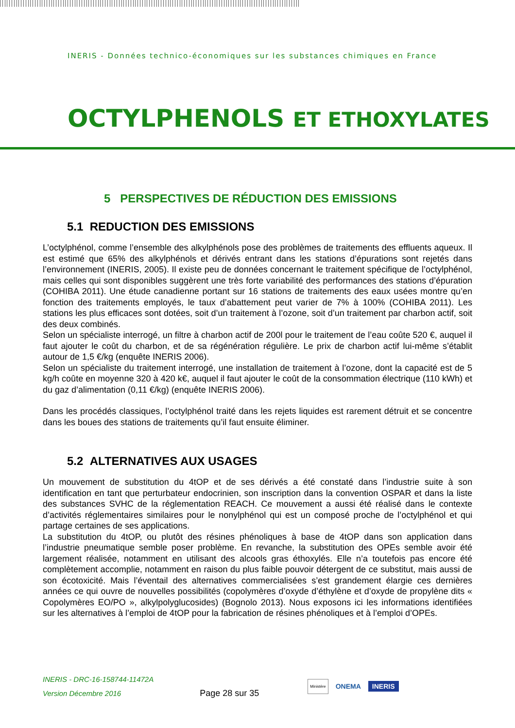INERIS - Données technico-économiques sur les substances chimiques en France
OCTYLPHENOLS ET ETHOXYLATES
5 PERSPECTIVES DE RÉDUCTION DES EMISSIONS
5.1 REDUCTION DES EMISSIONS
L’octylphénol, comme l’ensemble des alkylphénols pose des problèmes de traitements des effluents aqueux. Il est estimé que 65% des alkylphénols et dérivés entrant dans les stations d’épurations sont rejetés dans l’environnement (INERIS, 2005). Il existe peu de données concernant le traitement spécifique de l’octylphénol, mais celles qui sont disponibles suggèrent une très forte variabilité des performances des stations d’épuration (COHIBA 2011). Une étude canadienne portant sur 16 stations de traitements des eaux usées montre qu’en fonction des traitements employés, le taux d’abattement peut varier de 7% à 100% (COHIBA 2011). Les stations les plus efficaces sont dotées, soit d’un traitement à l’ozone, soit d’un traitement par charbon actif, soit des deux combinés.
Selon un spécialiste interrogé, un filtre à charbon actif de 200l pour le traitement de l’eau coûte 520 €, auquel il faut ajouter le coût du charbon, et de sa régénération régulière. Le prix de charbon actif lui-même s’établit autour de 1,5 €/kg (enquête INERIS 2006).
Selon un spécialiste du traitement interrogé, une installation de traitement à l’ozone, dont la capacité est de 5 kg/h coûte en moyenne 320 à 420 k€, auquel il faut ajouter le coût de la consommation électrique (110 kWh) et du gaz d’alimentation (0,11 €/kg) (enquête INERIS 2006).
Dans les procédés classiques, l’octylphénol traité dans les rejets liquides est rarement détruit et se concentre dans les boues des stations de traitements qu’il faut ensuite éliminer.
5.2 ALTERNATIVES AUX USAGES
Un mouvement de substitution du 4tOP et de ses dérivés a été constaté dans l’industrie suite à son identification en tant que perturbateur endocrinien, son inscription dans la convention OSPAR et dans la liste des substances SVHC de la réglementation REACH. Ce mouvement a aussi été réalisé dans le contexte d’activités réglementaires similaires pour le nonylphénol qui est un composé proche de l’octylphénol et qui partage certaines de ses applications.
La substitution du 4tOP, ou plutôt des résines phénoliques à base de 4tOP dans son application dans l’industrie pneumatique semble poser problème. En revanche, la substitution des OPEs semble avoir été largement réalisée, notamment en utilisant des alcools gras éthoxylés. Elle n’a toutefois pas encore été complètement accomplie, notamment en raison du plus faible pouvoir détergent de ce substitut, mais aussi de son écotoxicité. Mais l’éventail des alternatives commercialisées s’est grandement élargie ces dernières années ce qui ouvre de nouvelles possibilités (copolymères d’oxyde d’éthylène et d’oxyde de propylène dits « Copolymères EO/PO », alkylpolyglucosides) (Bognolo 2013). Nous exposons ici les informations identifiées sur les alternatives à l’emploi de 4tOP pour la fabrication de résines phénoliques et à l’emploi d’OPEs.
INERIS - DRC-16-158744-11472A
Version Décembre 2016
Page 28 sur 35
Ministère ONEMA INERIS